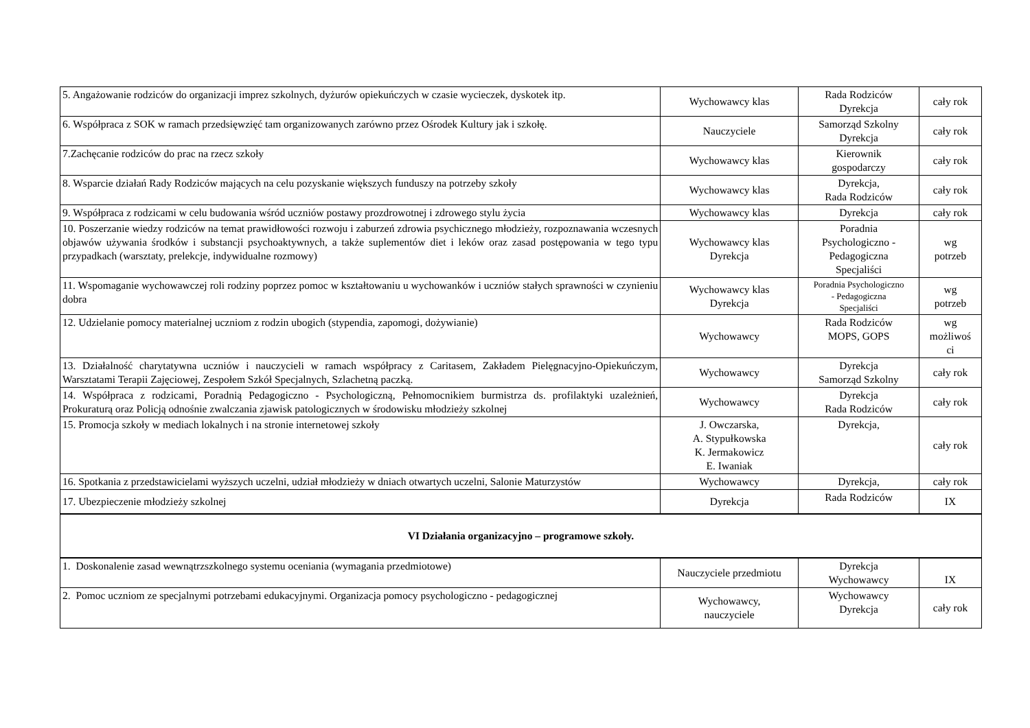| 5. Angażowanie rodziców do organizacji imprez szkolnych, dyżurów opiekuńczych w czasie wycieczek, dyskotek itp. | Wychowawcy klas | Rada Rodziców Dyrekcja | cały rok |
| 6. Współpraca z SOK w ramach przedsięwzięć tam organizowanych zarówno przez Ośrodek Kultury jak i szkołę. | Nauczyciele | Samorząd Szkolny Dyrekcja | cały rok |
| 7.Zachęcanie rodziców do prac na rzecz szkoły | Wychowawcy klas | Kierownik gospodarczy | cały rok |
| 8. Wsparcie działań Rady Rodziców mających na celu pozyskanie większych funduszy na potrzeby szkoły | Wychowawcy klas | Dyrekcja, Rada Rodziców | cały rok |
| 9. Współpraca z rodzicami w celu budowania wśród uczniów postawy prozdrowotnej i zdrowego stylu życia | Wychowawcy klas | Dyrekcja | cały rok |
| 10. Poszerzanie wiedzy rodziców na temat prawidłowości rozwoju i zaburzeń zdrowia psychicznego młodzieży, rozpoznawania wczesnych objawów używania środków i substancji psychoaktywnych, a także suplementów diet i leków oraz zasad postępowania w tego typu przypadkach (warsztaty, prelekcje, indywidualne rozmowy) | Wychowawcy klas Dyrekcja | Poradnia Psychologiczno - Pedagogiczna Specjaliści | wg potrzeb |
| 11. Wspomaganie wychowawczej roli rodziny poprzez pomoc w kształtowaniu u wychowanków i uczniów stałych sprawności w czynieniu dobra | Wychowawcy klas Dyrekcja | Poradnia Psychologiczno - Pedagogiczna Specjaliści | wg potrzeb |
| 12. Udzielanie pomocy materialnej uczniom z rodzin ubogich (stypendia, zapomogi, dożywianie) | Wychowawcy | Rada Rodziców MOPS, GOPS | wg możliwoś ci |
| 13. Działalność charytatywna uczniów i nauczycieli w ramach współpracy z Caritasem, Zakładem Pielęgnacyjno-Opiekuńczym, Warsztatami Terapii Zajęciowej, Zespołem Szkół Specjalnych, Szlachetną paczką. | Wychowawcy | Dyrekcja Samorząd Szkolny | cały rok |
| 14. Współpraca z rodzicami, Poradnią Pedagogiczno - Psychologiczną, Pełnomocnikiem burmistrza ds. profilaktyki uzależnień, Prokuraturą oraz Policją odnośnie zwalczania zjawisk patologicznych w środowisku młodzieży szkolnej | Wychowawcy | Dyrekcja Rada Rodziców | cały rok |
| 15. Promocja szkoły w mediach lokalnych i na stronie internetowej szkoły | J. Owczarska, A. Stypułkowska K. Jermakowicz E. Iwaniak | Dyrekcja, | cały rok |
| 16. Spotkania z przedstawicielami wyższych uczelni, udział młodzieży w dniach otwartych uczelni, Salonie Maturzystów | Wychowawcy | Dyrekcja, | cały rok |
| 17. Ubezpieczenie młodzieży szkolnej | Dyrekcja | Rada Rodziców | IX |
| VI Działania organizacyjno – programowe szkoły. | | | |
| 1. Doskonalenie zasad wewnątrzszkolnego systemu oceniania (wymagania przedmiotowe) | Nauczyciele przedmiotu | Dyrekcja Wychowawcy | IX |
| 2. Pomoc uczniom ze specjalnymi potrzebami edukacyjnymi. Organizacja pomocy psychologiczno - pedagogicznej | Wychowawcy, nauczyciele | Wychowawcy Dyrekcja | cały rok |